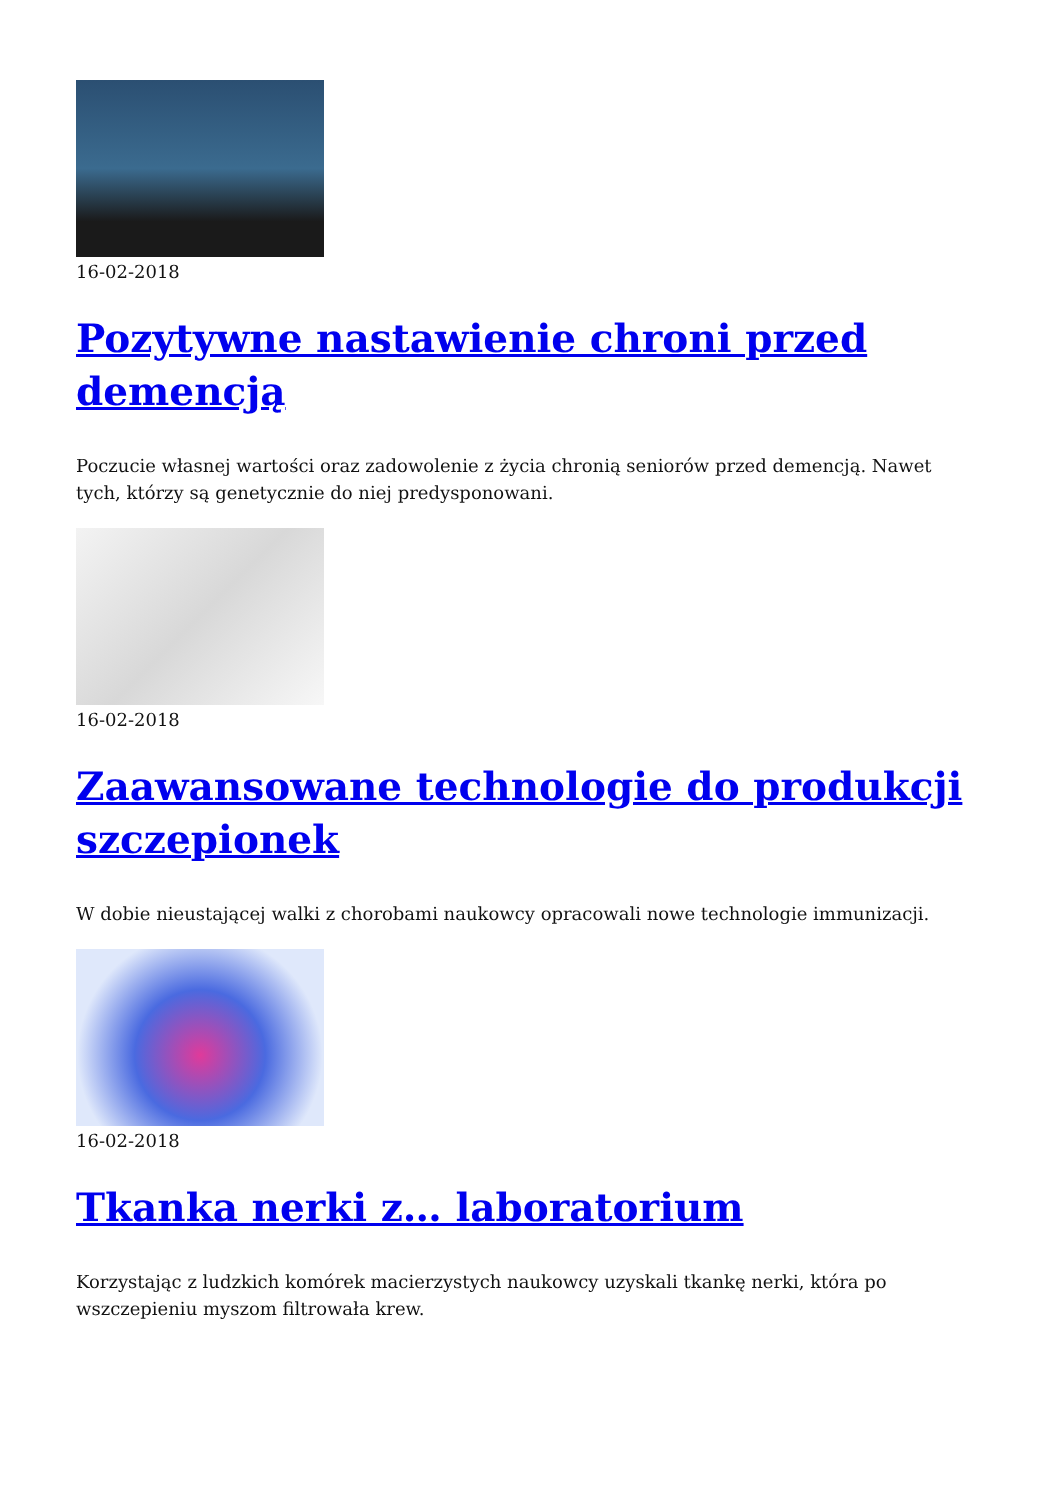16-02-2018
Pozytywne nastawienie chroni przed demencją
Poczucie własnej wartości oraz zadowolenie z życia chronią seniorów przed demencją. Nawet tych, którzy są genetycznie do niej predysponowani.
16-02-2018
Zaawansowane technologie do produkcji szczepionek
W dobie nieustającej walki z chorobami naukowcy opracowali nowe technologie immunizacji.
16-02-2018
Tkanka nerki z… laboratorium
Korzystając z ludzkich komórek macierzystych naukowcy uzyskali tkankę nerki, która po wszczepieniu myszom filtrowała krew.